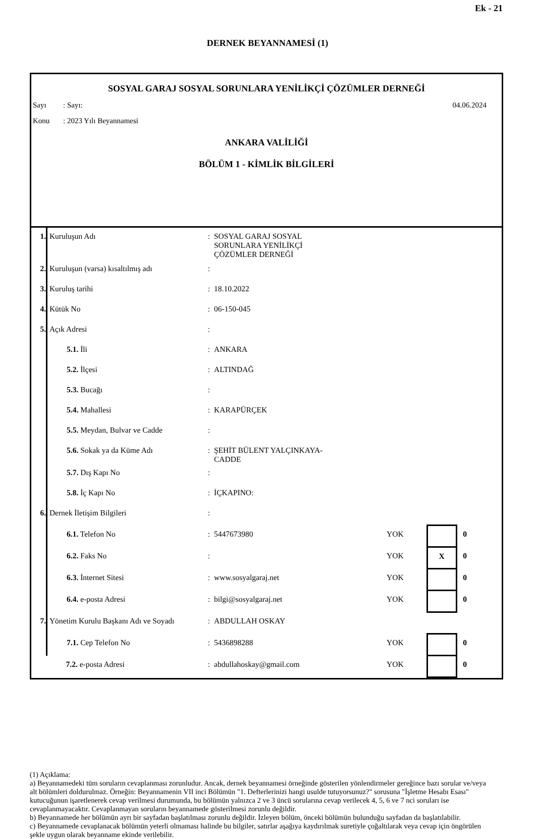Ek - 21
DERNEK BEYANNAMESİ (1)
SOSYAL GARAJ SOSYAL SORUNLARA YENİLİKÇİ ÇÖZÜMLER DERNEĞİ
Sayı: Sayı: 04.06.2024
Konu: 2023 Yılı Beyannamesi
ANKARA VALİLİĞİ
BÖLÜM 1 - KİMLİK BİLGİLERİ
| 1. | Kuruluşun Adı | : | SOSYAL GARAJ SOSYAL SORUNLARA YENİLİKÇİ ÇÖZÜMLER DERNEĞİ | | | |
| 2. | Kuruluşun (varsa) kısaltılmış adı | : | | | | |
| 3. | Kuruluş tarihi | : | 18.10.2022 | | | |
| 4. | Kütük No | : | 06-150-045 | | | |
| 5. | Açık Adresi | : | | | | |
| | 5.1. İli | : | ANKARA | | | |
| | 5.2. İlçesi | : | ALTINDAĞ | | | |
| | 5.3. Bucağı | : | | | | |
| | 5.4. Mahallesi | : | KARAPÜRÇEK | | | |
| | 5.5. Meydan, Bulvar ve Cadde | : | | | | |
| | 5.6. Sokak ya da Küme Adı | : | ŞEHİT BÜLENT YALÇINKAYA- CADDE | | | |
| | 5.7. Dış Kapı No | : | | | | |
| | 5.8. İç Kapı No | : | İÇKAPINO: | | | |
| 6. | Dernek İletişim Bilgileri | : | | | | |
| | 6.1. Telefon No | : | 5447673980 | YOK | | 0 |
| | 6.2. Faks No | : | | YOK | X | 0 |
| | 6.3. İnternet Sitesi | : | www.sosyalgaraj.net | YOK | | 0 |
| | 6.4. e-posta Adresi | : | bilgi@sosyalgaraj.net | YOK | | 0 |
| 7. | Yönetim Kurulu Başkanı Adı ve Soyadı | : | ABDULLAH OSKAY | | | |
| | 7.1. Cep Telefon No | : | 5436898288 | YOK | | 0 |
| | 7.2. e-posta Adresi | : | abdullahoskay@gmail.com | YOK | | 0 |
(1) Açıklama:
a) Beyannamedeki tüm soruların cevaplanması zorunludur. Ancak, dernek beyannamesi örneğinde gösterilen yönlendirmeler gereğince bazı sorular ve/veya alt bölümleri doldurulmaz. Örneğin: Beyannamenin VII inci Bölümün "1. Defterlerinizi hangi usulde tutuyorsunuz?" sorusuna "İşletme Hesabı Esası" kutucuğunun işaretlenerek cevap verilmesi durumunda, bu bölümün yalnızca 2 ve 3 üncü sorularına cevap verilecek 4, 5, 6 ve 7 nci soruları ise cevaplanmayacaktır. Cevaplanmayan soruların beyannamede gösterilmesi zorunlu değildir.
b) Beyannamede her bölümün ayrı bir sayfadan başlatılması zorunlu değildir. İzleyen bölüm, önceki bölümün bulunduğu sayfadan da başlatılabilir.
c) Beyannamede cevaplanacak bölümün yeterli olmaması halinde bu bilgiler, satırlar aşağıya kaydırılmak suretiyle çoğaltılarak veya cevap için öngörülen şekle uygun olarak beyanname ekinde verilebilir.